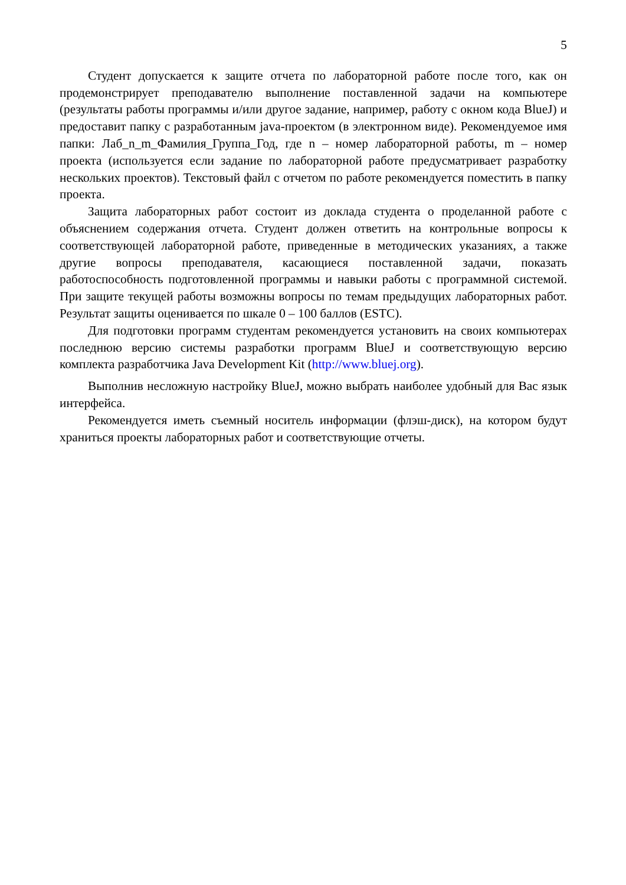5
Студент допускается к защите отчета по лабораторной работе после того, как он продемонстрирует преподавателю выполнение поставленной задачи на компьютере (результаты работы программы и/или другое задание, например, работу с окном кода BlueJ) и предоставит папку с разработанным java-проектом (в электронном виде). Рекомендуемое имя папки: Лаб_n_m_Фамилия_Группа_Год, где n – номер лабораторной работы, m – номер проекта (используется если задание по лабораторной работе предусматривает разработку нескольких проектов). Текстовый файл с отчетом по работе рекомендуется поместить в папку проекта.
Защита лабораторных работ состоит из доклада студента о проделанной работе с объяснением содержания отчета. Студент должен ответить на контрольные вопросы к соответствующей лабораторной работе, приведенные в методических указаниях, а также другие вопросы преподавателя, касающиеся поставленной задачи, показать работоспособность подготовленной программы и навыки работы с программной системой. При защите текущей работы возможны вопросы по темам предыдущих лабораторных работ. Результат защиты оценивается по шкале 0 – 100 баллов (ESTC).
Для подготовки программ студентам рекомендуется установить на своих компьютерах последнюю версию системы разработки программ BlueJ и соответствующую версию комплекта разработчика Java Development Kit (http://www.bluej.org).
Выполнив несложную настройку BlueJ, можно выбрать наиболее удобный для Вас язык интерфейса.
Рекомендуется иметь съемный носитель информации (флэш-диск), на котором будут храниться проекты лабораторных работ и соответствующие отчеты.